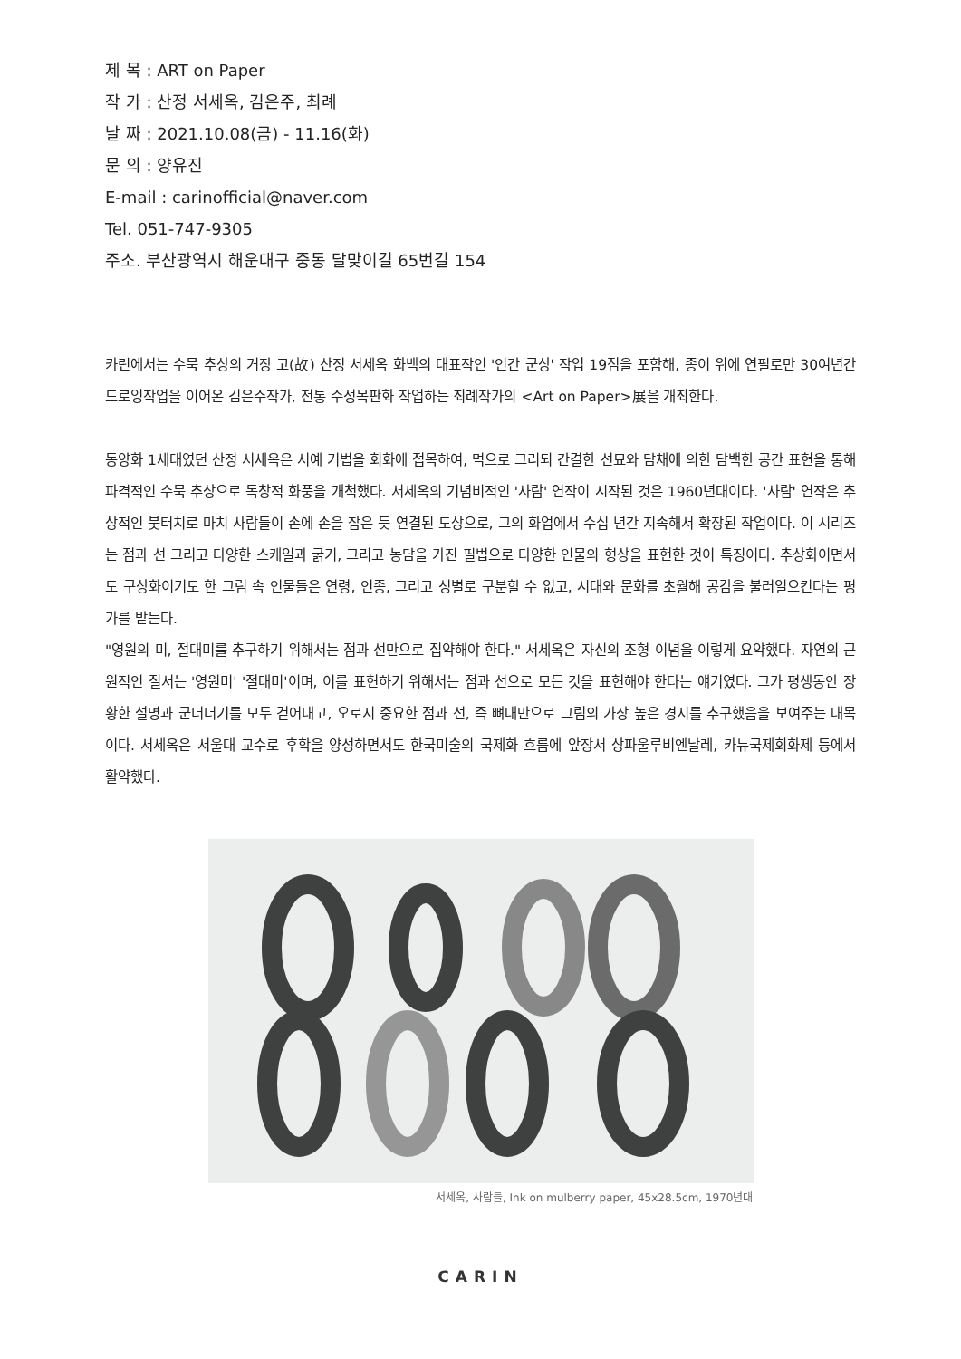제 목 : ART on Paper
작 가 : 산정 서세옥, 김은주, 최례
날 짜 : 2021.10.08(금) - 11.16(화)
문 의 : 양유진
E-mail : carinofficial@naver.com
Tel. 051-747-9305
주소. 부산광역시 해운대구 중동 달맞이길 65번길 154
카린에서는 수묵 추상의 거장 고(故) 산정 서세옥 화백의 대표작인 '인간 군상' 작업 19점을 포함해, 종이 위에 연필로만 30여년간 드로잉작업을 이어온 김은주작가, 전통 수성목판화 작업하는 최례작가의 <Art on Paper>展을 개최한다.
동양화 1세대였던 산정 서세옥은 서예 기법을 회화에 접목하여, 먹으로 그리되 간결한 선묘와 담채에 의한 담백한 공간 표현을 통해 파격적인 수묵 추상으로 독창적 화풍을 개척했다. 서세옥의 기념비적인 '사람' 연작이 시작된 것은 1960년대이다. '사람' 연작은 추상적인 붓터치로 마치 사람들이 손에 손을 잡은 듯 연결된 도상으로, 그의 화업에서 수십 년간 지속해서 확장된 작업이다. 이 시리즈는 점과 선 그리고 다양한 스케일과 굵기, 그리고 농담을 가진 필법으로 다양한 인물의 형상을 표현한 것이 특징이다. 추상화이면서도 구상화이기도 한 그림 속 인물들은 연령, 인종, 그리고 성별로 구분할 수 없고, 시대와 문화를 초월해 공감을 불러일으킨다는 평가를 받는다.
"영원의 미, 절대미를 추구하기 위해서는 점과 선만으로 집약해야 한다." 서세옥은 자신의 조형 이념을 이렇게 요약했다. 자연의 근원적인 질서는 '영원미' '절대미'이며, 이를 표현하기 위해서는 점과 선으로 모든 것을 표현해야 한다는 얘기였다. 그가 평생동안 장황한 설명과 군더더기를 모두 걷어내고, 오로지 중요한 점과 선, 즉 뼈대만으로 그림의 가장 높은 경지를 추구했음을 보여주는 대목이다. 서세옥은 서울대 교수로 후학을 양성하면서도 한국미술의 국제화 흐름에 앞장서 상파울루비엔날레, 카뉴국제회화제 등에서 활약했다.
서세옥, 사람들, Ink on mulberry paper, 45x28.5cm, 1970년대
CARIN